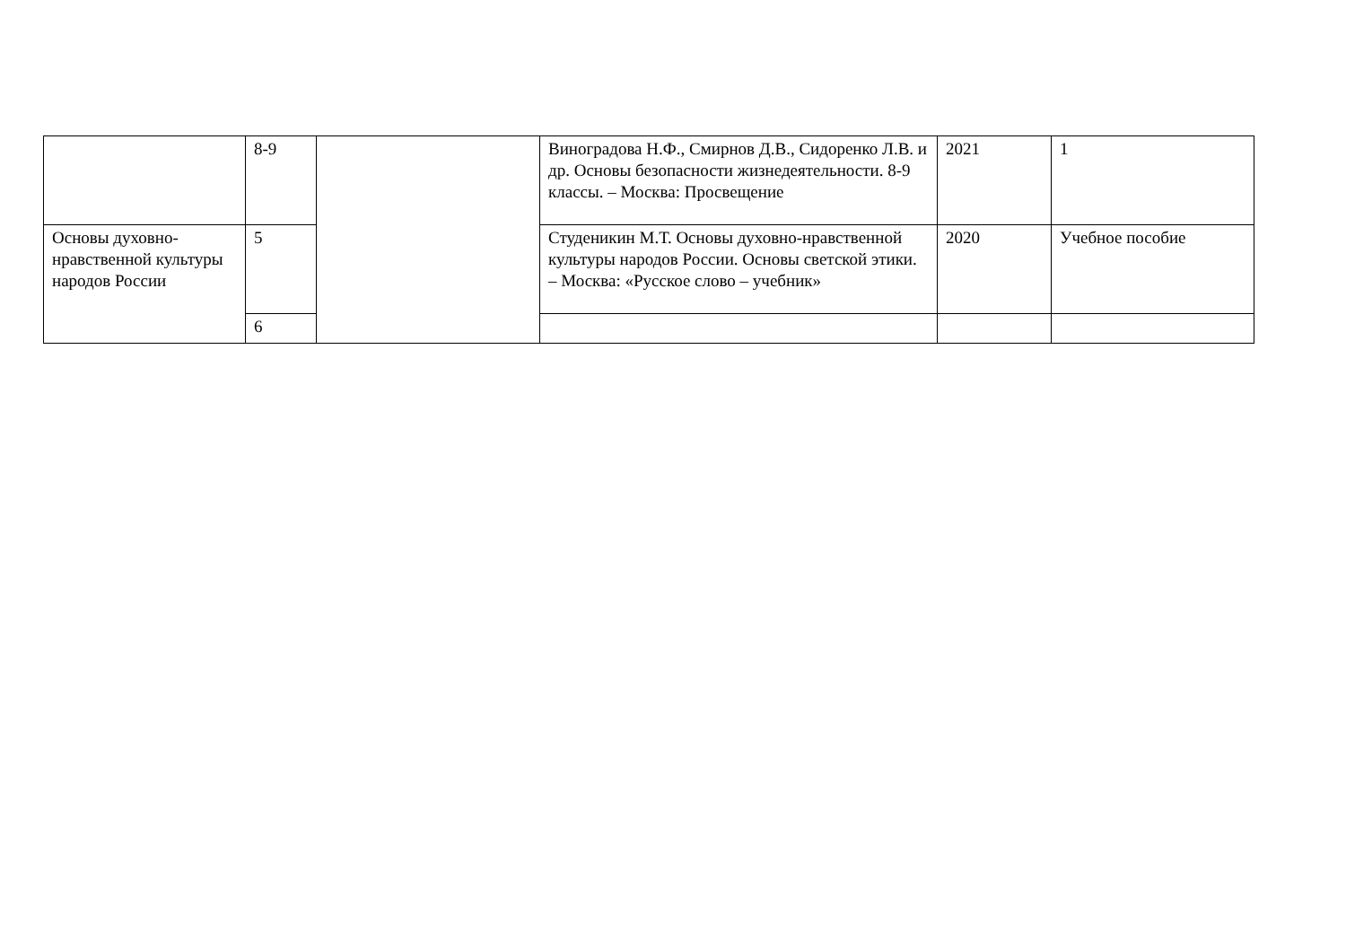| | 8-9 | | Виноградова Н.Ф., Смирнов Д.В., Сидоренко Л.В. и др. Основы безопасности жизнедеятельности. 8-9 классы. – Москва: Просвещение | 2021 | 1 |
| Основы духовно-нравственной культуры народов России | 5 | | Студеникин М.Т. Основы духовно-нравственной культуры народов России. Основы светской этики. – Москва: «Русское слово – учебник» | 2020 | Учебное пособие |
| | 6 | | | | |